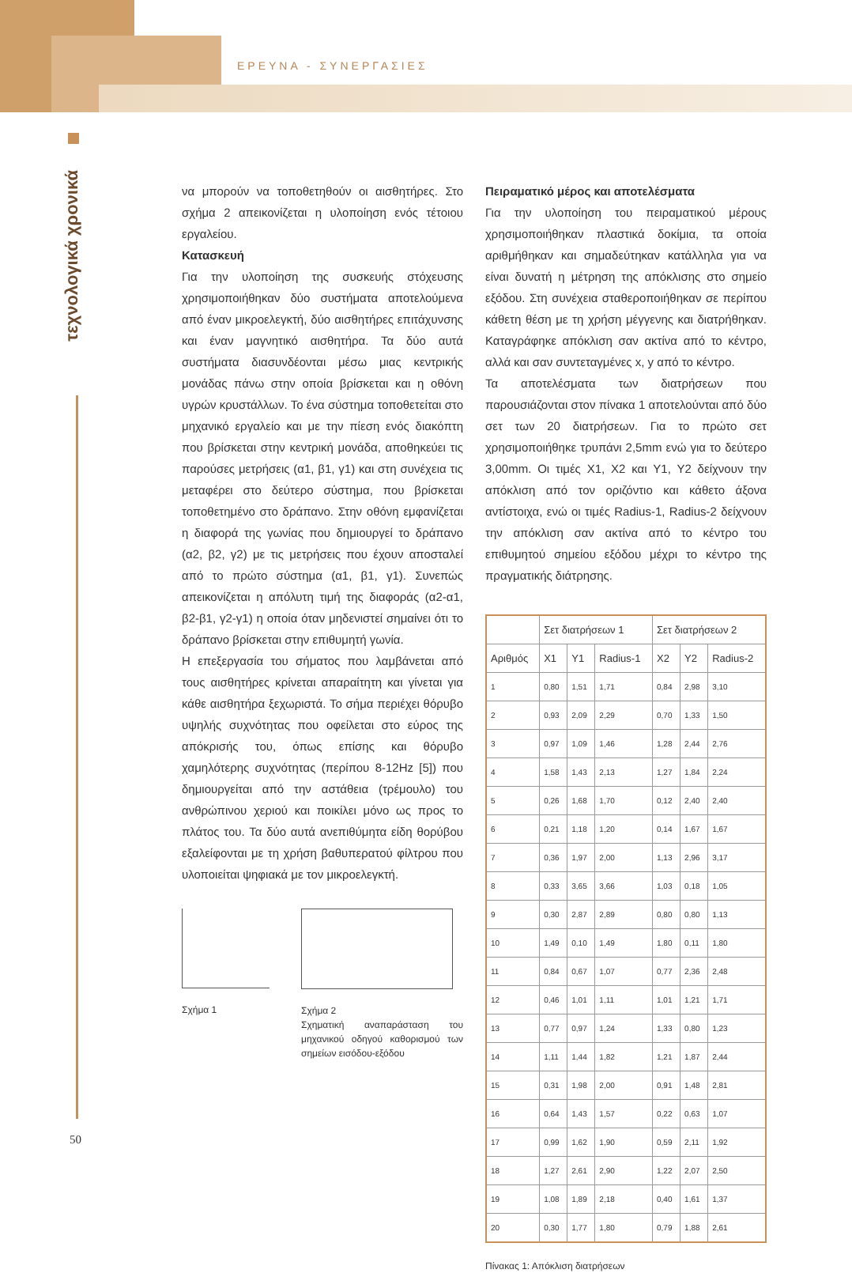ΕΡΕΥΝΑ - ΣΥΝΕΡΓΑΣΙΕΣ
τεχνολογικά χρονικά
να μπορούν να τοποθετηθούν οι αισθητήρες. Στο σχήμα 2 απεικονίζεται η υλοποίηση ενός τέτοιου εργαλείου.
Κατασκευή
Για την υλοποίηση της συσκευής στόχευσης χρησιμοποιήθηκαν δύο συστήματα αποτελούμενα από έναν μικροελεγκτή, δύο αισθητήρες επιτάχυνσης και έναν μαγνητικό αισθητήρα. Τα δύο αυτά συστήματα διασυνδέονται μέσω μιας κεντρικής μονάδας πάνω στην οποία βρίσκεται και η οθόνη υγρών κρυστάλλων. Το ένα σύστημα τοποθετείται στο μηχανικό εργαλείο και με την πίεση ενός διακόπτη που βρίσκεται στην κεντρική μονάδα, αποθηκεύει τις παρούσες μετρήσεις (α1, β1, γ1) και στη συνέχεια τις μεταφέρει στο δεύτερο σύστημα, που βρίσκεται τοποθετημένο στο δράπανο. Στην οθόνη εμφανίζεται η διαφορά της γωνίας που δημιουργεί το δράπανο (α2, β2, γ2) με τις μετρήσεις που έχουν αποσταλεί από το πρώτο σύστημα (α1, β1, γ1). Συνεπώς απεικονίζεται η απόλυτη τιμή της διαφοράς (α2-α1, β2-β1, γ2-γ1) η οποία όταν μηδενιστεί σημαίνει ότι το δράπανο βρίσκεται στην επιθυμητή γωνία.
Η επεξεργασία του σήματος που λαμβάνεται από τους αισθητήρες κρίνεται απαραίτητη και γίνεται για κάθε αισθητήρα ξεχωριστά. Το σήμα περιέχει θόρυβο υψηλής συχνότητας που οφείλεται στο εύρος της απόκρισής του, όπως επίσης και θόρυβο χαμηλότερης συχνότητας (περίπου 8-12Hz [5]) που δημιουργείται από την αστάθεια (τρέμουλο) του ανθρώπινου χεριού και ποικίλει μόνο ως προς το πλάτος του. Τα δύο αυτά ανεπιθύμητα είδη θορύβου εξαλείφονται με τη χρήση βαθυπερατού φίλτρου που υλοποιείται ψηφιακά με τον μικροελεγκτή.
Σχήμα 1 Σχήμα 2
Σχηματική αναπαράσταση του μηχανικού οδηγού καθορισμού των σημείων εισόδου-εξόδου
Πειραματικό μέρος και αποτελέσματα
Για την υλοποίηση του πειραματικού μέρους χρησιμοποιήθηκαν πλαστικά δοκίμια, τα οποία αριθμήθηκαν και σημαδεύτηκαν κατάλληλα για να είναι δυνατή η μέτρηση της απόκλισης στο σημείο εξόδου. Στη συνέχεια σταθεροποιήθηκαν σε περίπου κάθετη θέση με τη χρήση μέγγενης και διατρήθηκαν. Καταγράφηκε απόκλιση σαν ακτίνα από το κέντρο, αλλά και σαν συντεταγμένες x, y από το κέντρο.
Τα αποτελέσματα των διατρήσεων που παρουσιάζονται στον πίνακα 1 αποτελούνται από δύο σετ των 20 διατρήσεων. Για το πρώτο σετ χρησιμοποιήθηκε τρυπάνι 2,5mm ενώ για το δεύτερο 3,00mm. Οι τιμές X1, X2 και Y1, Y2 δείχνουν την απόκλιση από τον οριζόντιο και κάθετο άξονα αντίστοιχα, ενώ οι τιμές Radius-1, Radius-2 δείχνουν την απόκλιση σαν ακτίνα από το κέντρο του επιθυμητού σημείου εξόδου μέχρι το κέντρο της πραγματικής διάτρησης.
| | Σετ διατρήσεων 1 | | | Σετ διατρήσεων 2 | | |
| --- | --- | --- | --- | --- | --- | --- |
| Αριθμός | X1 | Y1 | Radius-1 | X2 | Y2 | Radius-2 |
| 1 | 0,80 | 1,51 | 1,71 | 0,84 | 2,98 | 3,10 |
| 2 | 0,93 | 2,09 | 2,29 | 0,70 | 1,33 | 1,50 |
| 3 | 0,97 | 1,09 | 1,46 | 1,28 | 2,44 | 2,76 |
| 4 | 1,58 | 1,43 | 2,13 | 1,27 | 1,84 | 2,24 |
| 5 | 0,26 | 1,68 | 1,70 | 0,12 | 2,40 | 2,40 |
| 6 | 0,21 | 1,18 | 1,20 | 0,14 | 1,67 | 1,67 |
| 7 | 0,36 | 1,97 | 2,00 | 1,13 | 2,96 | 3,17 |
| 8 | 0,33 | 3,65 | 3,66 | 1,03 | 0,18 | 1,05 |
| 9 | 0,30 | 2,87 | 2,89 | 0,80 | 0,80 | 1,13 |
| 10 | 1,49 | 0,10 | 1,49 | 1,80 | 0,11 | 1,80 |
| 11 | 0,84 | 0,67 | 1,07 | 0,77 | 2,36 | 2,48 |
| 12 | 0,46 | 1,01 | 1,11 | 1,01 | 1,21 | 1,71 |
| 13 | 0,77 | 0,97 | 1,24 | 1,33 | 0,80 | 1,23 |
| 14 | 1,11 | 1,44 | 1,82 | 1,21 | 1,87 | 2,44 |
| 15 | 0,31 | 1,98 | 2,00 | 0,91 | 1,48 | 2,81 |
| 16 | 0,64 | 1,43 | 1,57 | 0,22 | 0,63 | 1,07 |
| 17 | 0,99 | 1,62 | 1,90 | 0,59 | 2,11 | 1,92 |
| 18 | 1,27 | 2,61 | 2,90 | 1,22 | 2,07 | 2,50 |
| 19 | 1,08 | 1,89 | 2,18 | 0,40 | 1,61 | 1,37 |
| 20 | 0,30 | 1,77 | 1,80 | 0,79 | 1,88 | 2,61 |
Πίνακας 1: Απόκλιση διατρήσεων
50